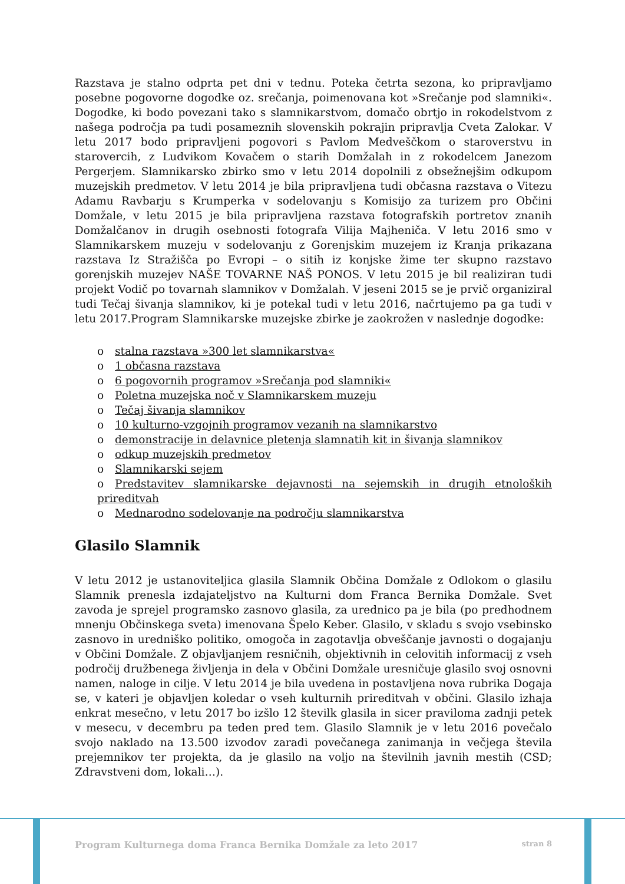Razstava je stalno odprta pet dni v tednu. Poteka četrta sezona, ko pripravljamo posebne pogovorne dogodke oz. srečanja, poimenovana kot »Srečanje pod slamniki«. Dogodke, ki bodo povezani tako s slamnikarstvom, domačo obrtjo in rokodelstvom z našega področja pa tudi posameznih slovenskih pokrajin pripravlja Cveta Zalokar. V letu 2017 bodo pripravljeni pogovori s Pavlom Medveščkom o staroverstvu in starovercih, z Ludvikom Kovačem o starih Domžalah in z rokodelcem Janezom Pergerjem. Slamnikarsko zbirko smo v letu 2014 dopolnili z obsežnejšim odkupom muzejskih predmetov. V letu 2014 je bila pripravljena tudi občasna razstava o Vitezu Adamu Ravbarju s Krumperka v sodelovanju s Komisijo za turizem pro Občini Domžale, v letu 2015 je bila pripravljena razstava fotografskih portretov znanih Domžalčanov in drugih osebnosti fotografa Vilija Majheniča. V letu 2016 smo v Slamnikarskem muzeju v sodelovanju z Gorenjskim muzejem iz Kranja prikazana razstava Iz Stražišča po Evropi – o sitih iz konjske žime ter skupno razstavo gorenjskih muzejev NAŠE TOVARNE NAŠ PONOS. V letu 2015 je bil realiziran tudi projekt Vodič po tovarnah slamnikov v Domžalah. V jeseni 2015 se je prvič organiziral tudi Tečaj šivanja slamnikov, ki je potekal tudi v letu 2016, načrtujemo pa ga tudi v letu 2017.Program Slamnikarske muzejske zbirke je zaokrožen v naslednje dogodke:
o stalna razstava »300 let slamnikarstva«
o 1 občasna razstava
o 6 pogovornih programov »Srečanja pod slamniki«
o Poletna muzejska noč v Slamnikarskem muzeju
o Tečaj šivanja slamnikov
o 10 kulturno-vzgojnih programov vezanih na slamnikarstvo
o demonstracije in delavnice pletenja slamnatih kit in šivanja slamnikov
o odkup muzejskih predmetov
o Slamnikarski sejem
o Predstavitev slamnikarske dejavnosti na sejemskih in drugih etnoloških prireditvah
o Mednarodno sodelovanje na področju slamnikarstva
Glasilo Slamnik
V letu 2012 je ustanoviteljica glasila Slamnik Občina Domžale z Odlokom o glasilu Slamnik prenesla izdajateljstvo na Kulturni dom Franca Bernika Domžale. Svet zavoda je sprejel programsko zasnovo glasila, za urednico pa je bila (po predhodnem mnenju Občinskega sveta) imenovana Špelo Keber. Glasilo, v skladu s svojo vsebinsko zasnovo in uredniško politiko, omogoča in zagotavlja obveščanje javnosti o dogajanju v Občini Domžale. Z objavljanjem resničnih, objektivnih in celovitih informacij z vseh področij družbenega življenja in dela v Občini Domžale uresničuje glasilo svoj osnovni namen, naloge in cilje. V letu 2014 je bila uvedena in postavljena nova rubrika Dogaja se, v kateri je objavljen koledar o vseh kulturnih prireditvah v občini. Glasilo izhaja enkrat mesečno, v letu 2017 bo izšlo 12 številk glasila in sicer praviloma zadnji petek v mesecu, v decembru pa teden pred tem. Glasilo Slamnik je v letu 2016 povečalo svojo naklado na 13.500 izvodov zaradi povečanega zanimanja in večjega števila prejemnikov ter projekta, da je glasilo na voljo na številnih javnih mestih (CSD; Zdravstveni dom, lokali…).
Program Kulturnega doma Franca Bernika Domžale za leto 2017 stran 8